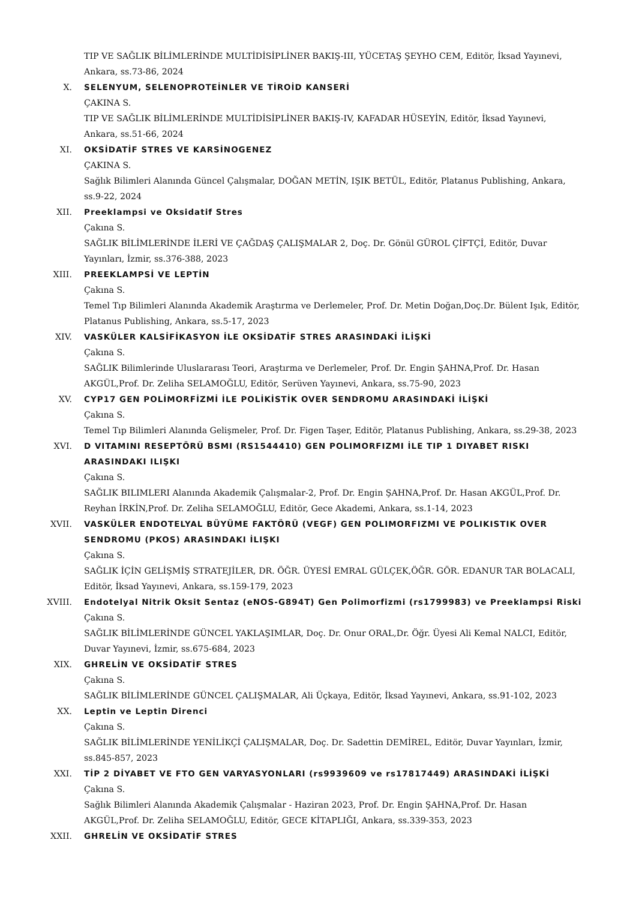TIP VE SAĞLIK BİLİMLERİNDE MULTİDİSİPLİNER BAKIŞ-III, YÜCETAŞ ŞEYHO CEM, Editör, İksad Yayınevi, Ankara, ss.73-86, 2024
X. SELENYUM, SELENOPROTEİNLER VE TİROİD KANSERİ
ÇAKINA S.
TIP VE SAĞLIK BİLİMLERİNDE MULTİDİSİPLİNER BAKIŞ-IV, KAFADAR HÜSEYİN, Editör, İksad Yayınevi, Ankara, ss.51-66, 2024
XI. OKSİDATİF STRES VE KARSİNOGENEZ
ÇAKINA S.
Sağlık Bilimleri Alanında Güncel Çalışmalar, DOĞAN METİN, IŞIK BETÜL, Editör, Platanus Publishing, Ankara, ss.9-22, 2024
XII. Preeklampsi ve Oksidatif Stres
Çakına S.
SAĞLIK BİLİMLERİNDE İLERİ VE ÇAĞDAŞ ÇALIŞMALAR 2, Doç. Dr. Gönül GÜROL ÇİFTÇİ, Editör, Duvar Yayınları, İzmir, ss.376-388, 2023
XIII. PREEKLAMPSİ VE LEPTİN
Çakına S.
Temel Tıp Bilimleri Alanında Akademik Araştırma ve Derlemeler, Prof. Dr. Metin Doğan,Doç.Dr. Bülent Işık, Editör, Platanus Publishing, Ankara, ss.5-17, 2023
XIV. VASKÜLER KALSİFİKASYON İLE OKSİDATİF STRES ARASINDAKİ İLİŞKİ
Çakına S.
SAĞLIK Bilimlerinde Uluslararası Teori, Araştırma ve Derlemeler, Prof. Dr. Engin ŞAHNA,Prof. Dr. Hasan AKGÜL,Prof. Dr. Zeliha SELAMOĞLU, Editör, Serüven Yayınevi, Ankara, ss.75-90, 2023
XV. CYP17 GEN POLİMORFİZMİ İLE POLİKİSTİK OVER SENDROMU ARASINDAKİ İLİŞKİ
Çakına S.
Temel Tıp Bilimleri Alanında Gelişmeler, Prof. Dr. Figen Taşer, Editör, Platanus Publishing, Ankara, ss.29-38, 2023
XVI. D VITAMINI RESEPTÖRÜ BSMI (RS1544410) GEN POLIMORFIZMI İLE TIP 1 DIYABET RISKI ARASINDAKI ILIŞKI
Çakına S.
SAĞLIK BILIMLERI Alanında Akademik Çalışmalar-2, Prof. Dr. Engin ŞAHNA,Prof. Dr. Hasan AKGÜL,Prof. Dr. Reyhan İRKİN,Prof. Dr. Zeliha SELAMOĞLU, Editör, Gece Akademi, Ankara, ss.1-14, 2023
XVII. VASKÜLER ENDOTELYAL BÜYÜME FAKTÖRÜ (VEGF) GEN POLIMORFIZMI VE POLIKISTIK OVER SENDROMU (PKOS) ARASINDAKI İLIŞKI
Çakına S.
SAĞLIK İÇİN GELİŞMİŞ STRATEJİLER, DR. ÖĞR. ÜYESİ EMRAL GÜLÇEK,ÖĞR. GÖR. EDANUR TAR BOLACALI, Editör, İksad Yayınevi, Ankara, ss.159-179, 2023
XVIII. Endotelyal Nitrik Oksit Sentaz (eNOS-G894T) Gen Polimorfizmi (rs1799983) ve Preeklampsi Riski
Çakına S.
SAĞLIK BİLİMLERİNDE GÜNCEL YAKLAŞIMLAR, Doç. Dr. Onur ORAL,Dr. Öğr. Üyesi Ali Kemal NALCI, Editör, Duvar Yayınevi, İzmir, ss.675-684, 2023
XIX. GHRELİN VE OKSİDATİF STRES
Çakına S.
SAĞLIK BİLİMLERİNDE GÜNCEL ÇALIŞMALAR, Ali Üçkaya, Editör, İksad Yayınevi, Ankara, ss.91-102, 2023
XX. Leptin ve Leptin Direnci
Çakına S.
SAĞLIK BİLİMLERİNDE YENİLİKÇİ ÇALIŞMALAR, Doç. Dr. Sadettin DEMİREL, Editör, Duvar Yayınları, İzmir, ss.845-857, 2023
XXI. TİP 2 DİYABET VE FTO GEN VARYASYONLARI (rs9939609 ve rs17817449) ARASINDAKİ İLİŞKİ
Çakına S.
Sağlık Bilimleri Alanında Akademik Çalışmalar - Haziran 2023, Prof. Dr. Engin ŞAHNA,Prof. Dr. Hasan AKGÜL,Prof. Dr. Zeliha SELAMOĞLU, Editör, GECE KİTAPLIĞI, Ankara, ss.339-353, 2023
XXII. GHRELİN VE OKSİDATİF STRES